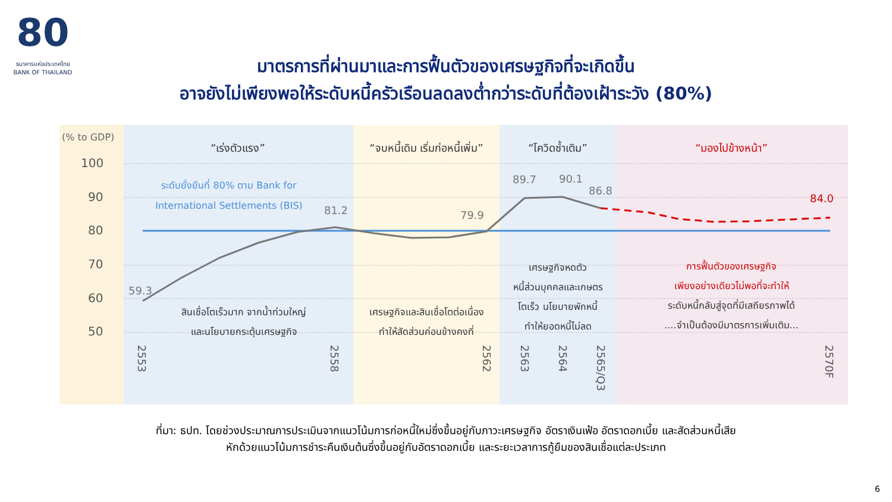80
ธนาคารแห่งประเทศไทย
BANK OF THAILAND
มาตรการที่ผ่านมาและการฟื้นตัวของเศรษฐกิจที่จะเกิดขึ้น
อาจยังไม่เพียงพอให้ระดับหนี้ครัวเรือนลดลงต่ำกว่าระดับที่ต้องเฝ้าระวัง (80%)
(% to GDP)
100
90
80
70
60
50
“เร่งตัวแรง”
“จบหนี้เดิม เริ่มก่อหนี้เพิ่ม”
“โควิดซ้ำเติม”
“มองไปข้างหน้า”
ระดับยั่งยืนที่ 80% ตาม Bank for
International Settlements (BIS)
59.3
81.2
79.9
89.7
90.1
86.8
84.0
สินเชื่อโตเร็วมาก จากน้ำท่วมใหญ่
และนโยบายกระตุ้นเศรษฐกิจ
เศรษฐกิจและสินเชื่อโตต่อเนื่อง
ทำให้สัดส่วนค่อนข้างคงที่
เศรษฐกิจหดตัว
หนี้ส่วนบุคคลและเกษตร
โตเร็ว นโยบายพักหนี้
ทำให้ยอดหนี้ไม่ลด
การฟื้นตัวของเศรษฐกิจ
เพียงอย่างเดียวไม่พอที่จะทำให้
ระดับหนี้กลับสู่จุดที่มีเสถียรภาพได้
....จำเป็นต้องมีมาตรการเพิ่มเติม...
2553
2558
2562
2563
2564
2565/Q3
2570F
ที่มา: ธปท. โดยช่วงประมาณการประเมินจากแนวโน้มการก่อหนี้ใหม่ซึ่งขึ้นอยู่กับภาวะเศรษฐกิจ อัตราเงินเฟ้อ อัตราดอกเบี้ย และสัดส่วนหนี้เสีย
หักด้วยแนวโน้มการชำระคืนเงินต้นซึ่งขึ้นอยู่กับอัตราดอกเบี้ย และระยะเวลาการกู้ยืมของสินเชื่อแต่ละประเภท
6